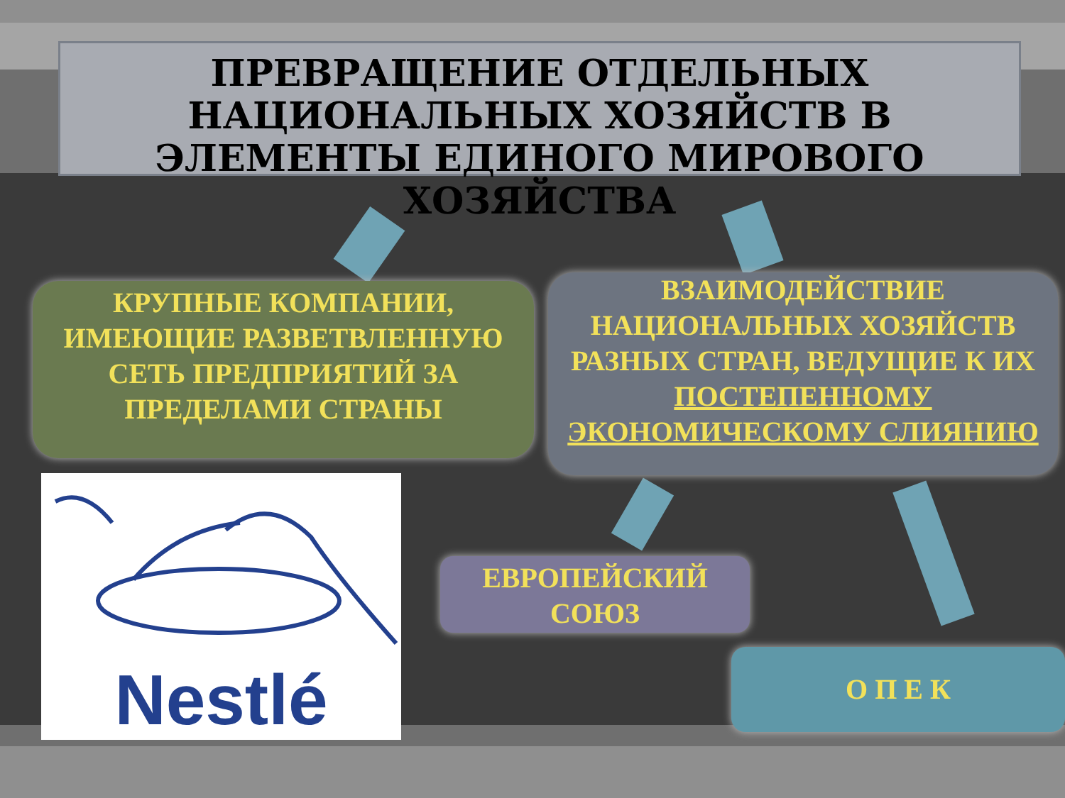ПРЕВРАЩЕНИЕ ОТДЕЛЬНЫХ НАЦИОНАЛЬНЫХ ХОЗЯЙСТВ В ЭЛЕМЕНТЫ ЕДИНОГО МИРОВОГО ХОЗЯЙСТВА
КРУПНЫЕ КОМПАНИИ, ИМЕЮЩИЕ РАЗВЕТВЛЕННУЮ СЕТЬ ПРЕДПРИЯТИЙ ЗА ПРЕДЕЛАМИ СТРАНЫ
ВЗАИМОДЕЙСТВИЕ НАЦИОНАЛЬНЫХ ХОЗЯЙСТВ РАЗНЫХ СТРАН, ВЕДУЩИЕ К ИХ ПОСТЕПЕННОМУ ЭКОНОМИЧЕСКОМУ СЛИЯНИЮ
Nestlé
ЕВРОПЕЙСКИЙ СОЮЗ
О П Е К